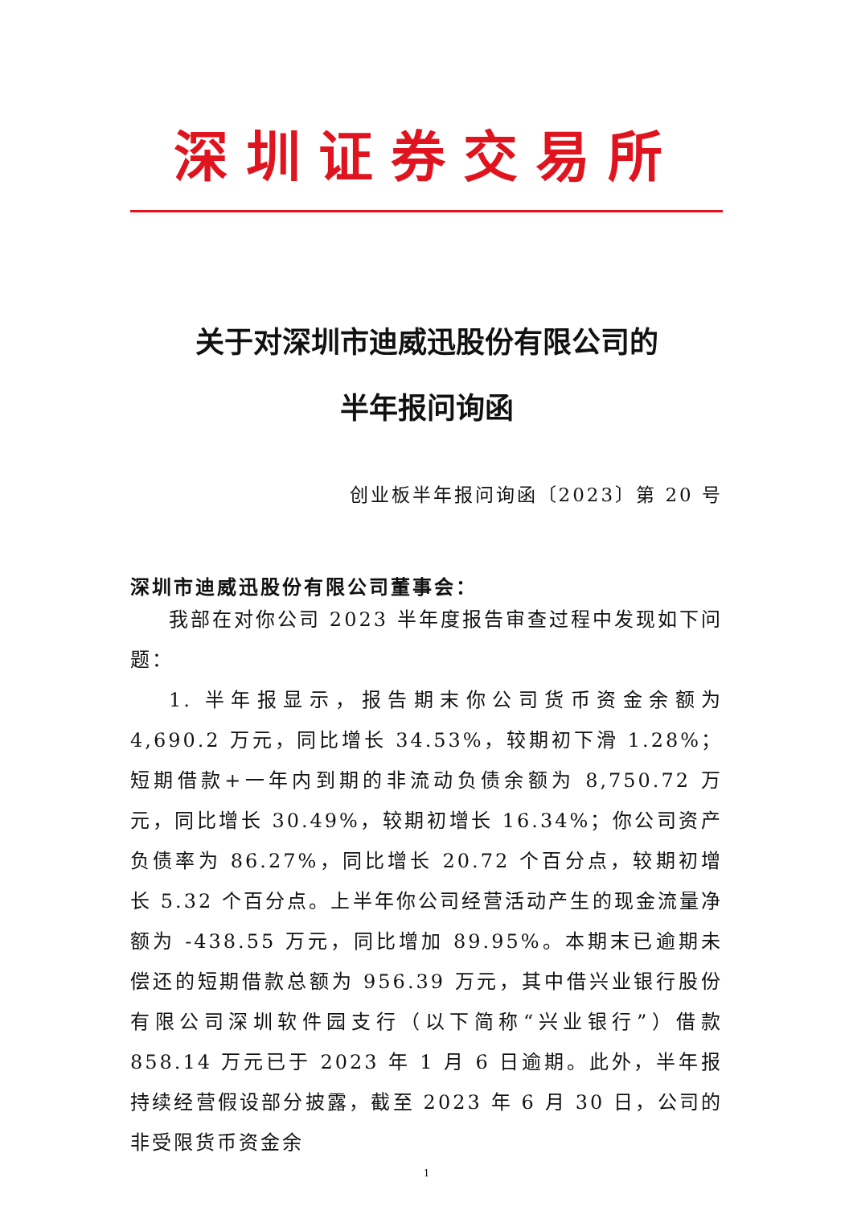深圳证券交易所
关于对深圳市迪威迅股份有限公司的
半年报问询函
创业板半年报问询函〔2023〕第 20 号
深圳市迪威迅股份有限公司董事会：
我部在对你公司 2023 半年度报告审查过程中发现如下问题：
1. 半年报显示，报告期末你公司货币资金余额为 4,690.2 万元，同比增长 34.53%，较期初下滑 1.28%；短期借款+一年内到期的非流动负债余额为 8,750.72 万元，同比增长 30.49%，较期初增长 16.34%；你公司资产负债率为 86.27%，同比增长 20.72 个百分点，较期初增长 5.32 个百分点。上半年你公司经营活动产生的现金流量净额为 -438.55 万元，同比增加 89.95%。本期末已逾期未偿还的短期借款总额为 956.39 万元，其中借兴业银行股份有限公司深圳软件园支行（以下简称“兴业银行”）借款 858.14 万元已于 2023 年 1 月 6 日逾期。此外，半年报持续经营假设部分披露，截至 2023 年 6 月 30 日，公司的非受限货币资金余
1